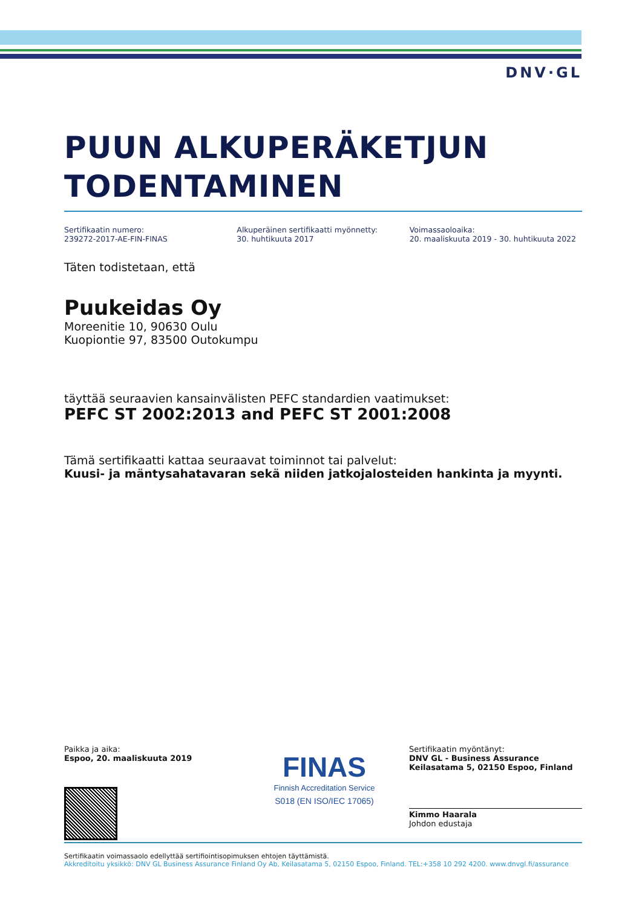DNV·GL
PUUN ALKUPERÄKETJUN TODENTAMINEN
Sertifikaatin numero:
239272-2017-AE-FIN-FINAS
Alkuperäinen sertifikaatti myönnetty:
30. huhtikuuta 2017
Voimassaoloaika:
20. maaliskuuta 2019 - 30. huhtikuuta 2022
Täten todistetaan, että
Puukeidas Oy
Moreenitie 10, 90630 Oulu
Kuopiontie 97, 83500 Outokumpu
täyttää seuraavien kansainvälisten PEFC standardien vaatimukset:
PEFC ST 2002:2013 and PEFC ST 2001:2008
Tämä sertifikaatti kattaa seuraavat toiminnot tai palvelut:
Kuusi- ja mäntysahatavaran sekä niiden jatkojalosteiden hankinta ja myynti.
Paikka ja aika:
Espoo, 20. maaliskuuta 2019
FINAS
Finnish Accreditation Service
S018 (EN ISO/IEC 17065)
Sertifikaatin myöntänyt:
DNV GL - Business Assurance
Keilasatama 5, 02150 Espoo, Finland
Kimmo Haarala
Johdon edustaja
Sertifikaatin voimassaolo edellyttää sertifiointisopimuksen ehtojen täyttämistä.
Akkreditoitu yksikkö: DNV GL Business Assurance Finland Oy Ab, Keilasatama 5, 02150 Espoo, Finland. TEL:+358 10 292 4200. www.dnvgl.fi/assurance